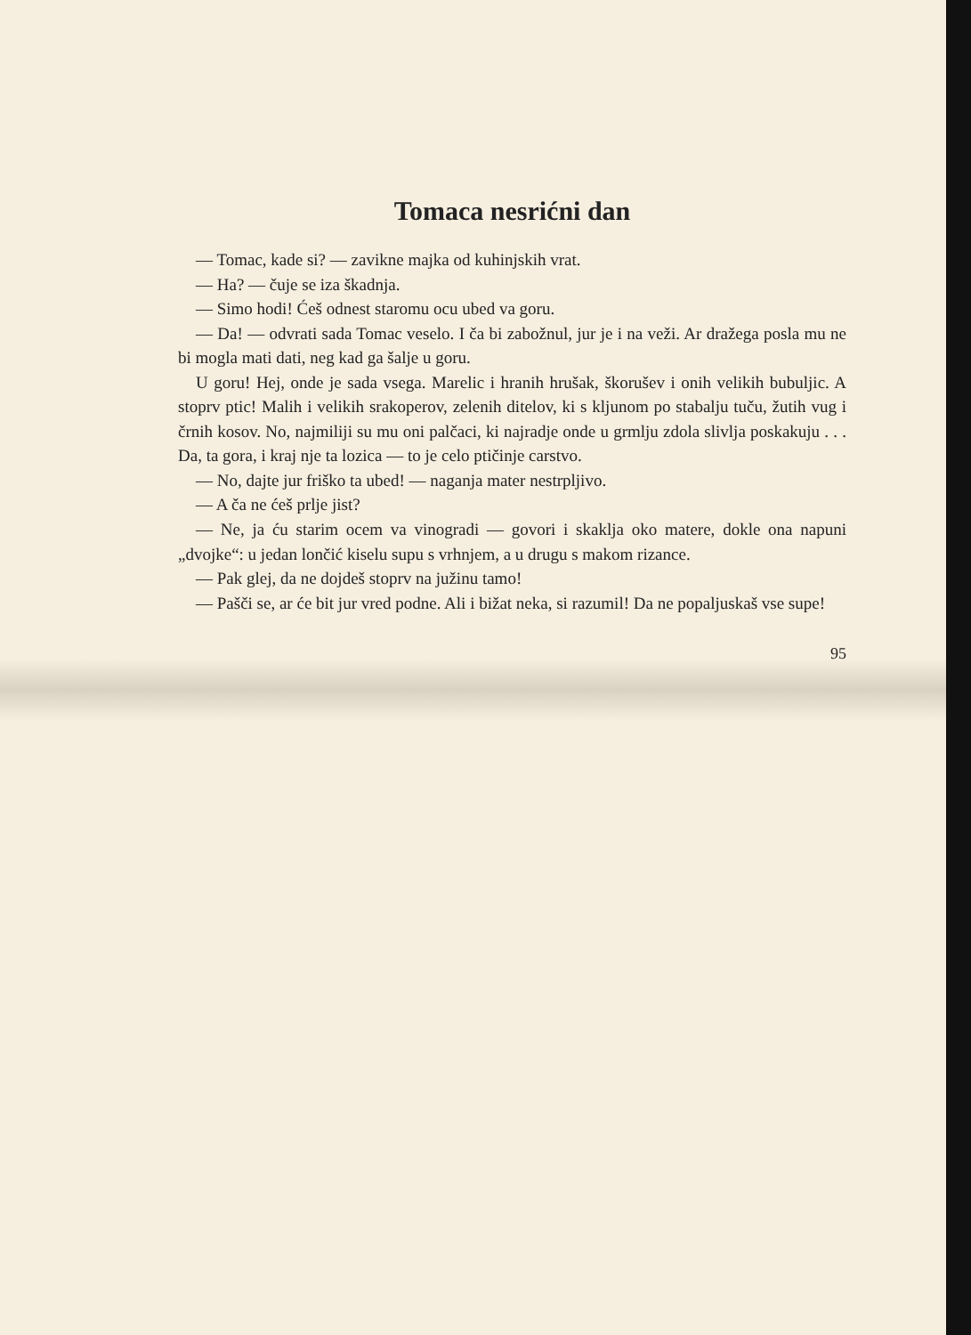Tomaca nesrićni dan
— Tomac, kade si? — zavikne majka od kuhinjskih vrat.
— Ha? — čuje se iza škadnja.
— Simo hodi! Ćeš odnest staromu ocu ubed va goru.
— Da! — odvrati sada Tomac veselo. I ča bi zabožnul, jur je i na veži. Ar dražega posla mu ne bi mogla mati dati, neg kad ga šalje u goru.
U goru! Hej, onde je sada vsega. Marelic i hranih hrušak, škorušev i onih velikih bubuljic. A stoprv ptic! Malih i velikih srakoperov, zelenih ditelov, ki s kljunom po stabalju tuču, žutih vug i črnih kosov. No, najmiliji su mu oni palčaci, ki najradje onde u grmlju zdola slivlja poskakuju . . . Da, ta gora, i kraj nje ta lozica — to je celo ptičinje carstvo.
— No, dajte jur friško ta ubed! — naganja mater nestrpljivo.
— A ča ne ćeš prlje jist?
— Ne, ja ću starim ocem va vinogradi — govori i skaklja oko matere, dokle ona napuni „dvojke“: u jedan lončić kiselu supu s vrhnjem, a u drugu s makom rizance.
— Pak glej, da ne dojdeš stoprv na južinu tamo!
— Pašči se, ar će bit jur vred podne. Ali i bižat neka, si razumil! Da ne popaljuskaš vse supe!
95